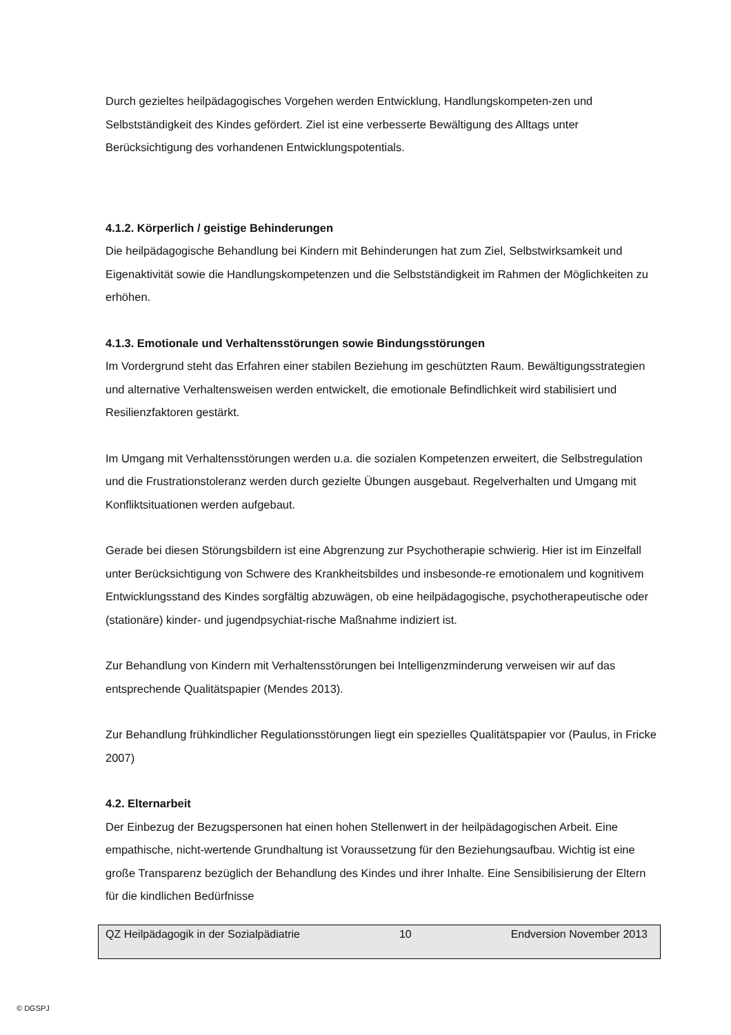Durch gezieltes heilpädagogisches Vorgehen werden Entwicklung, Handlungskompeten-zen und Selbstständigkeit des Kindes gefördert. Ziel ist eine verbesserte Bewältigung des Alltags unter Berücksichtigung des vorhandenen Entwicklungspotentials.
4.1.2. Körperlich / geistige Behinderungen
Die heilpädagogische Behandlung bei Kindern mit Behinderungen hat zum Ziel, Selbstwirksamkeit und Eigenaktivität sowie die Handlungskompetenzen und die Selbstständigkeit im Rahmen der Möglichkeiten zu erhöhen.
4.1.3. Emotionale und Verhaltensstörungen sowie Bindungsstörungen
Im Vordergrund steht das Erfahren einer stabilen Beziehung im geschützten Raum. Bewältigungsstrategien und alternative Verhaltensweisen werden entwickelt, die emotionale Befindlichkeit wird stabilisiert und Resilienzfaktoren gestärkt.
Im Umgang mit Verhaltensstörungen werden u.a. die sozialen Kompetenzen erweitert, die Selbstregulation und die Frustrationstoleranz werden durch gezielte Übungen ausgebaut. Regelverhalten und Umgang mit Konfliktsituationen werden aufgebaut.
Gerade bei diesen Störungsbildern ist eine Abgrenzung zur Psychotherapie schwierig. Hier ist im Einzelfall unter Berücksichtigung von Schwere des Krankheitsbildes und insbesonde-re emotionalem und kognitivem Entwicklungsstand des Kindes sorgfältig abzuwägen, ob eine heilpädagogische, psychotherapeutische oder (stationäre) kinder- und jugendpsychiat-rische Maßnahme indiziert ist.
Zur Behandlung von Kindern mit Verhaltensstörungen bei Intelligenzminderung verweisen wir auf das entsprechende Qualitätspapier (Mendes 2013).
Zur Behandlung frühkindlicher Regulationsstörungen liegt ein spezielles Qualitätspapier vor (Paulus, in Fricke 2007)
4.2. Elternarbeit
Der Einbezug der Bezugspersonen hat einen hohen Stellenwert in der heilpädagogischen Arbeit. Eine empathische, nicht-wertende Grundhaltung ist Voraussetzung für den Beziehungsaufbau. Wichtig ist eine große Transparenz bezüglich der Behandlung des Kindes und ihrer Inhalte. Eine Sensibilisierung der Eltern für die kindlichen Bedürfnisse
QZ Heilpädagogik in der Sozialpädiatrie 10 Endversion November 2013
© DGSPJ